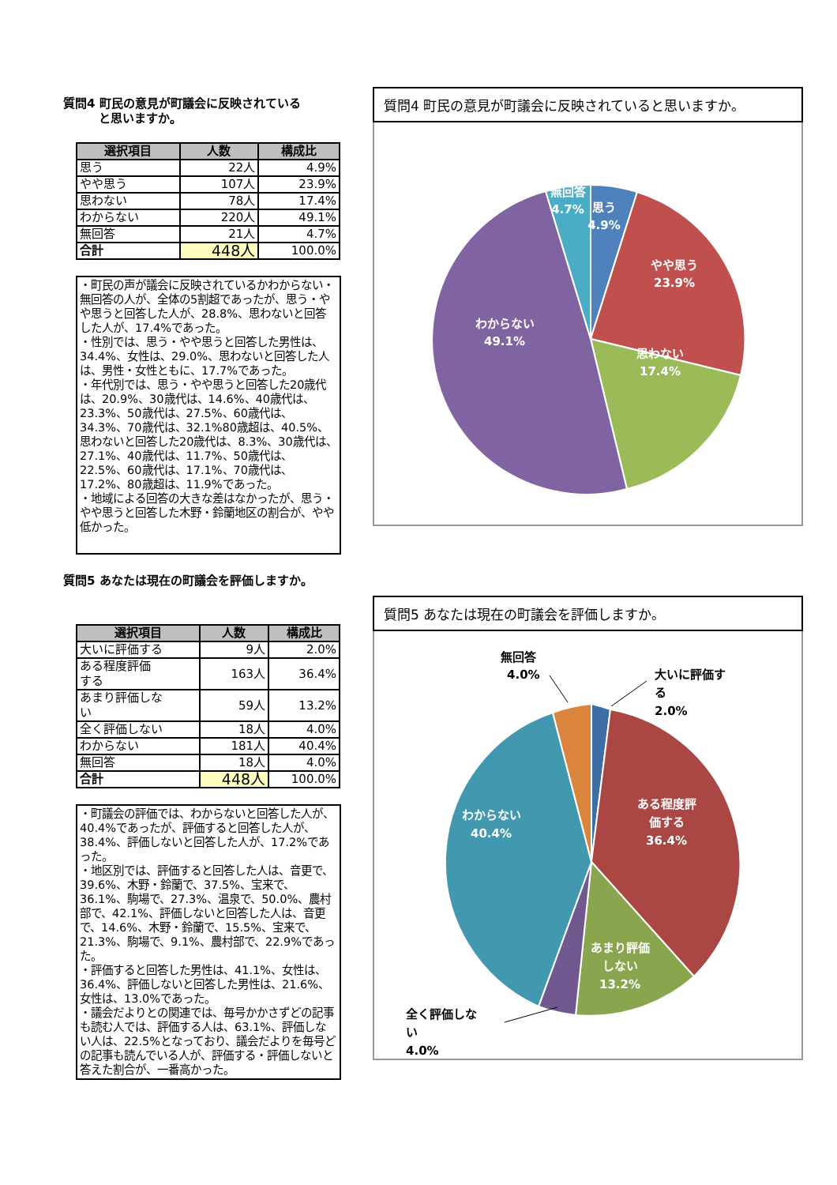質問4 町民の意見が町議会に反映されている
   と思いますか。
| 選択項目 | 人数 | 構成比 |
| --- | --- | --- |
| 思う | 22人 | 4.9% |
| やや思う | 107人 | 23.9% |
| 思わない | 78人 | 17.4% |
| わからない | 220人 | 49.1% |
| 無回答 | 21人 | 4.7% |
| 合計 | 448人 | 100.0% |
・町民の声が議会に反映されているかわからない・無回答の人が、全体の5割超であったが、思う・やや思うと回答した人が、28.8%、思わないと回答した人が、17.4%であった。
・性別では、思う・やや思うと回答した男性は、34.4%、女性は、29.0%、思わないと回答した人は、男性・女性ともに、17.7%であった。
・年代別では、思う・やや思うと回答した20歳代は、20.9%、30歳代は、14.6%、40歳代は、23.3%、50歳代は、27.5%、60歳代は、34.3%、70歳代は、32.1%80歳超は、40.5%、思わないと回答した20歳代は、8.3%、30歳代は、27.1%、40歳代は、11.7%、50歳代は、22.5%、60歳代は、17.1%、70歳代は、17.2%、80歳超は、11.9%であった。
・地域による回答の大きな差はなかったが、思う・やや思うと回答した木野・鈴蘭地区の割合が、やや低かった。
質問5 あなたは現在の町議会を評価しますか。
| 選択項目 | 人数 | 構成比 |
| --- | --- | --- |
| 大いに評価する | 9人 | 2.0% |
| ある程度評価 する | 163人 | 36.4% |
| あまり評価しな い | 59人 | 13.2% |
| 全く評価しない | 18人 | 4.0% |
| わからない | 181人 | 40.4% |
| 無回答 | 18人 | 4.0% |
| 合計 | 448人 | 100.0% |
・町議会の評価では、わからないと回答した人が、40.4%であったが、評価すると回答した人が、38.4%、評価しないと回答した人が、17.2%であった。
・地区別では、評価すると回答した人は、音更で、39.6%、木野・鈴蘭で、37.5%、宝来で、36.1%、駒場で、27.3%、温泉で、50.0%、農村部で、42.1%、評価しないと回答した人は、音更で、14.6%、木野・鈴蘭で、15.5%、宝来で、21.3%、駒場で、9.1%、農村部で、22.9%であった。
・評価すると回答した男性は、41.1%、女性は、36.4%、評価しないと回答した男性は、21.6%、女性は、13.0%であった。
・議会だよりとの関連では、毎号かかさずどの記事も読む人では、評価する人は、63.1%、評価しない人は、22.5%となっており、議会だよりを毎号どの記事も読んでいる人が、評価する・評価しないと答えた割合が、一番高かった。
質問4 町民の意見が町議会に反映されていると思いますか。
思う
4.9%
やや思う
23.9%
思わない
17.4%
わからない
49.1%
無回答
4.7%
質問5 あなたは現在の町議会を評価しますか。
ある程度評
価する
36.4%
あまり評価
しない
13.2%
わからない
40.4%
無回答
4.0%
大いに評価す
る
2.0%
全く評価しな
い
4.0%